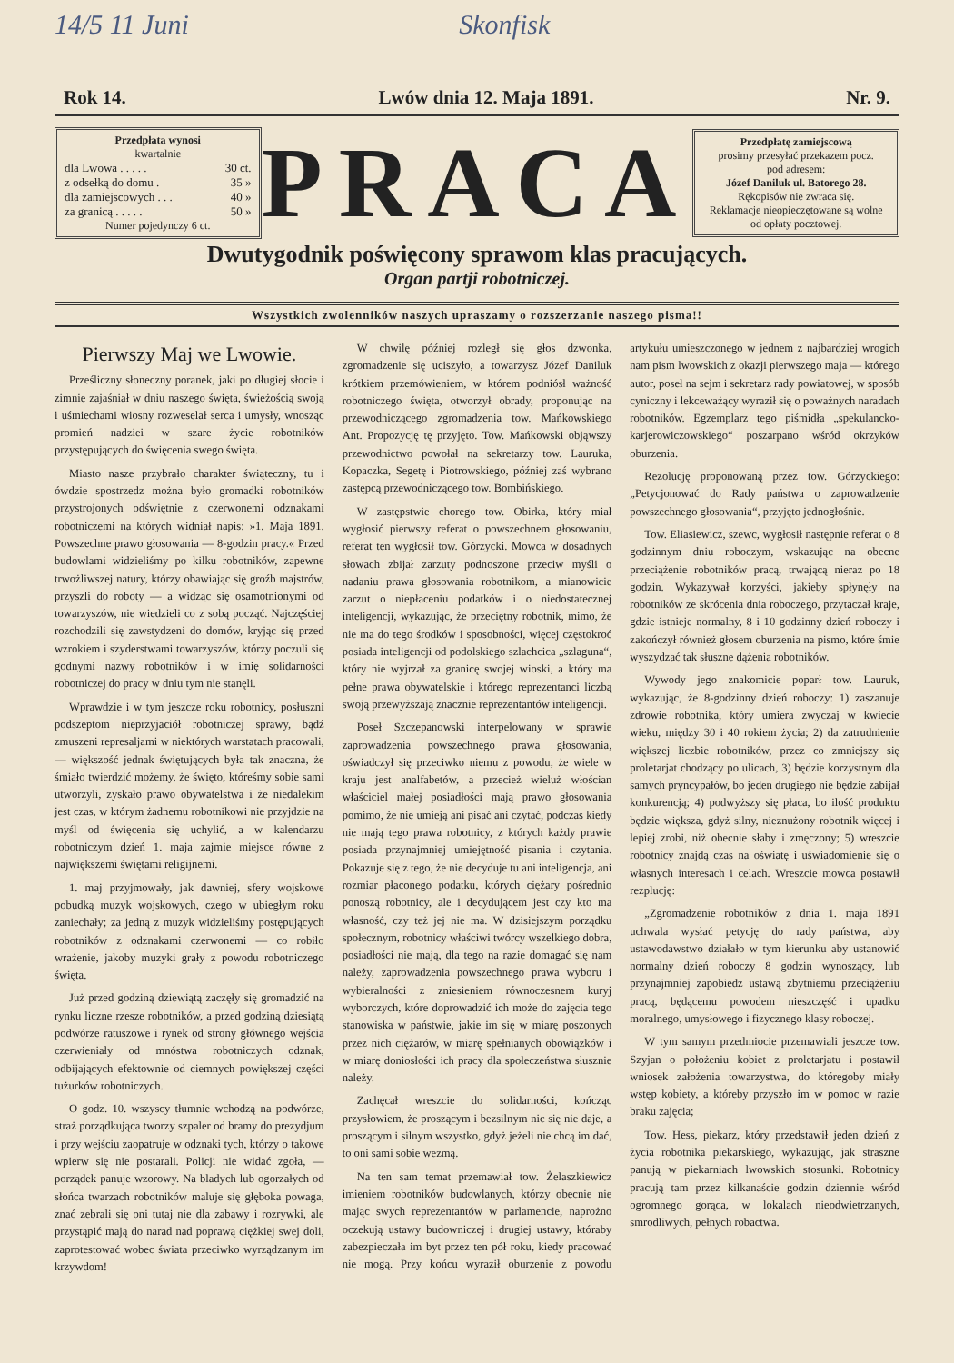14/5 11 Juni Skonfisk
Rok 14. Lwów dnia 12. Maja 1891. Nr. 9.
Przedpłata wynosi
kwartalnie
dla Lwowa . . . . . 30 ct.
z odsełką do domu . 35 »
dla zamiejscowych . . . 40 »
za granicą . . . . . 50 »
Numer pojedynczy 6 ct.
PRACA
Przedpłatę zamiejscową
prosimy przesyłać przekazem pocz.
pod adresem:
Józef Daniluk ul. Batorego 28.
Rękopisów nie zwraca się.
Reklamacje nieopieczętowane są wolne od opłaty pocztowej.
Dwutygodnik poświęcony sprawom klas pracujących.
Organ partji robotniczej.
Wszystkich zwolenników naszych upraszamy o rozszerzanie naszego pisma!!
Pierwszy Maj we Lwowie.
Prześliczny słoneczny poranek, jaki po długiej słocie i zimnie zajaśniał w dniu naszego święta, świeżością swoją i uśmiechami wiosny rozweselał serca i umysły, wnosząc promień nadziei w szare życie robotników przystępujących do święcenia swego święta.
Miasto nasze przybrało charakter świąteczny, tu i ówdzie spostrzedz można było gromadki robotników przystrojonych odświętnie z czerwonemi odznakami robotniczemi na których widniał napis: »1. Maja 1891. Powszechne prawo głosowania — 8-godzin pracy.« Przed budowlami widzieliśmy po kilku robotników, zapewne trwożliwszej natury, którzy obawiając się groźb majstrów, przyszli do roboty — a widząc się osamotnionymi od towarzyszów, nie wiedzieli co z sobą począć. Najczęściej rozchodzili się zawstydzeni do domów, kryjąc się przed wzrokiem i szyderstwami towarzyszów, którzy poczuli się godnymi nazwy robotników i w imię solidarności robotniczej do pracy w dniu tym nie stanęli.
Wprawdzie i w tym jeszcze roku robotnicy, posłuszni podszeptom nieprzyjaciół robotniczej sprawy, bądź zmuszeni represaljami w niektórych warstatach pracowali, — większość jednak świętujących była tak znaczna, że śmiało twierdzić możemy, że święto, któreśmy sobie sami utworzyli, zyskało prawo obywatelstwa i że niedalekim jest czas, w którym żadnemu robotnikowi nie przyjdzie na myśl od święcenia się uchylić, a w kalendarzu robotniczym dzień 1. maja zajmie miejsce równe z największemi świętami religijnemi.
1. maj przyjmowały, jak dawniej, sfery wojskowe pobudką muzyk wojskowych, czego w ubiegłym roku zaniechały; za jedną z muzyk widzieliśmy postępujących robotników z odznakami czerwonemi — co robiło wrażenie, jakoby muzyki grały z powodu robotniczego święta.
Już przed godziną dziewiątą zaczęły się gromadzić na rynku liczne rzesze robotników, a przed godziną dziesiątą podwórze ratuszowe i rynek od strony głównego wejścia czerwieniały od mnóstwa robotniczych odznak, odbijających efektownie od ciemnych powiększej części tużurków robotniczych.
O godz. 10. wszyscy tłumnie wchodzą na podwórze, straż porządkująca tworzy szpaler od bramy do prezydjum i przy wejściu zaopatruje w odznaki tych, którzy o takowe wpierw się nie postarali. Policji nie widać zgoła, — porządek panuje wzorowy. Na bladych lub ogorzałych od słońca twarzach robotników maluje się głęboka powaga, znać zebrali się oni tutaj nie dla zabawy i rozrywki, ale przystąpić mają do narad nad poprawą ciężkiej swej doli, zaprotestować wobec świata przeciwko wyrządzanym im krzywdom!
W chwilę później rozległ się głos dzwonka, zgromadzenie się uciszyło, a towarzysz Józef Daniluk krótkiem przemówieniem, w którem podniósł ważność robotniczego święta, otworzył obrady, proponując na przewodniczącego zgromadzenia tow. Mańkowskiego Ant. Propozycję tę przyjęto. Tow. Mańkowski objąwszy przewodnictwo powołał na sekretarzy tow. Lauruka, Kopaczka, Segetę i Piotrowskiego, później zaś wybrano zastępcą przewodniczącego tow. Bombińskiego.
W zastępstwie chorego tow. Obirka, który miał wygłosić pierwszy referat o powszechnem głosowaniu, referat ten wygłosił tow. Górzycki. Mowca w dosadnych słowach zbijał zarzuty podnoszone przeciw myśli o nadaniu prawa głosowania robotnikom, a mianowicie zarzut o niepłaceniu podatków i o niedostatecznej inteligencji, wykazując, że przeciętny robotnik, mimo, że nie ma do tego środków i sposobności, więcej częstokroć posiada inteligencji od podolskiego szlachcica „szlaguna“, który nie wyjrzał za granicę swojej wioski, a który ma pełne prawa obywatelskie i którego reprezentanci liczbą swoją przewyższają znacznie reprezentantów inteligencji.
Poseł Szczepanowski interpelowany w sprawie zaprowadzenia powszechnego prawa głosowania, oświadczył się przeciwko niemu z powodu, że wiele w kraju jest analfabetów, a przecież wieluż włościan właściciel małej posiadłości mają prawo głosowania pomimo, że nie umieją ani pisać ani czytać, podczas kiedy nie mają tego prawa robotnicy, z których każdy prawie posiada przynajmniej umiejętność pisania i czytania. Pokazuje się z tego, że nie decyduje tu ani inteligencja, ani rozmiar płaconego podatku, których ciężary pośrednio ponoszą robotnicy, ale i decydującem jest czy kto ma własność, czy też jej nie ma. W dzisiejszym porządku społecznym, robotnicy właściwi twórcy wszelkiego dobra, posiadłości nie mają, dla tego na razie domagać się nam należy, zaprowadzenia powszechnego prawa wyboru i wybieralności z zniesieniem równoczesnem kuryj wyborczych, które doprowadzić ich może do zajęcia tego stanowiska w państwie, jakie im się w miarę poszonych przez nich ciężarów, w miarę spełnianych obowiązków i w miarę doniosłości ich pracy dla społeczeństwa słusznie należy.
Zachęcał wreszcie do solidarności, kończąc przysłowiem, że proszącym i bezsilnym nic się nie daje, a proszącym i silnym wszystko, gdyż jeżeli nie chcą im dać, to oni sami sobie wezmą.
Na ten sam temat przemawiał tow. Żelaszkiewicz imieniem robotników budowlanych, którzy obecnie nie mając swych reprezentantów w parlamencie, naprożno oczekują ustawy budowniczej i drugiej ustawy, któraby zabezpieczała im byt przez ten pół roku, kiedy pracować nie mogą. Przy końcu wyraził oburzenie z powodu artykułu umieszczonego w jednem z najbardziej wrogich nam pism lwowskich z okazji pierwszego maja — którego autor, poseł na sejm i sekretarz rady powiatowej, w sposób cyniczny i lekceważący wyraził się o poważnych naradach robotników. Egzemplarz tego piśmidła „spekulancko-karjerowiczowskiego“ poszarpano wśród okrzyków oburzenia.
Rezolucję proponowaną przez tow. Górzyckiego: „Petycjonować do Rady państwa o zaprowadzenie powszechnego głosowania“, przyjęto jednogłośnie.
Tow. Eliasiewicz, szewc, wygłosił następnie referat o 8 godzinnym dniu roboczym, wskazując na obecne przeciążenie robotników pracą, trwającą nieraz po 18 godzin. Wykazywał korzyści, jakieby spłynęły na robotników ze skrócenia dnia roboczego, przytaczał kraje, gdzie istnieje normalny, 8 i 10 godzinny dzień roboczy i zakończył również głosem oburzenia na pismo, które śmie wyszydzać tak słuszne dążenia robotników.
Wywody jego znakomicie poparł tow. Lauruk, wykazując, że 8-godzinny dzień roboczy: 1) zaszanuje zdrowie robotnika, który umiera zwyczaj w kwiecie wieku, między 30 i 40 rokiem życia; 2) da zatrudnienie większej liczbie robotników, przez co zmniejszy się proletarjat chodzący po ulicach, 3) będzie korzystnym dla samych pryncypałów, bo jeden drugiego nie będzie zabijał konkurencją; 4) podwyższy się płaca, bo ilość produktu będzie większa, gdyż silny, nieznużony robotnik więcej i lepiej zrobi, niż obecnie słaby i zmęczony; 5) wreszcie robotnicy znajdą czas na oświatę i uświadomienie się o własnych interesach i celach. Wreszcie mowca postawił rezplucję:
„Zgromadzenie robotników z dnia 1. maja 1891 uchwala wysłać petycję do rady państwa, aby ustawodawstwo działało w tym kierunku aby ustanowić normalny dzień roboczy 8 godzin wynoszący, lub przynajmniej zapobiedz ustawą zbytniemu przeciążeniu pracą, będącemu powodem nieszczęść i upadku moralnego, umysłowego i fizycznego klasy roboczej.
W tym samym przedmiocie przemawiali jeszcze tow. Szyjan o położeniu kobiet z proletarjatu i postawił wniosek założenia towarzystwa, do któregoby miały wstęp kobiety, a któreby przyszło im w pomoc w razie braku zajęcia;
Tow. Hess, piekarz, który przedstawił jeden dzień z życia robotnika piekarskiego, wykazując, jak straszne panują w piekarniach lwowskich stosunki. Robotnicy pracują tam przez kilkanaście godzin dziennie wśród ogromnego gorąca, w lokalach nieodwietrzanych, smrodliwych, pełnych robactwa.